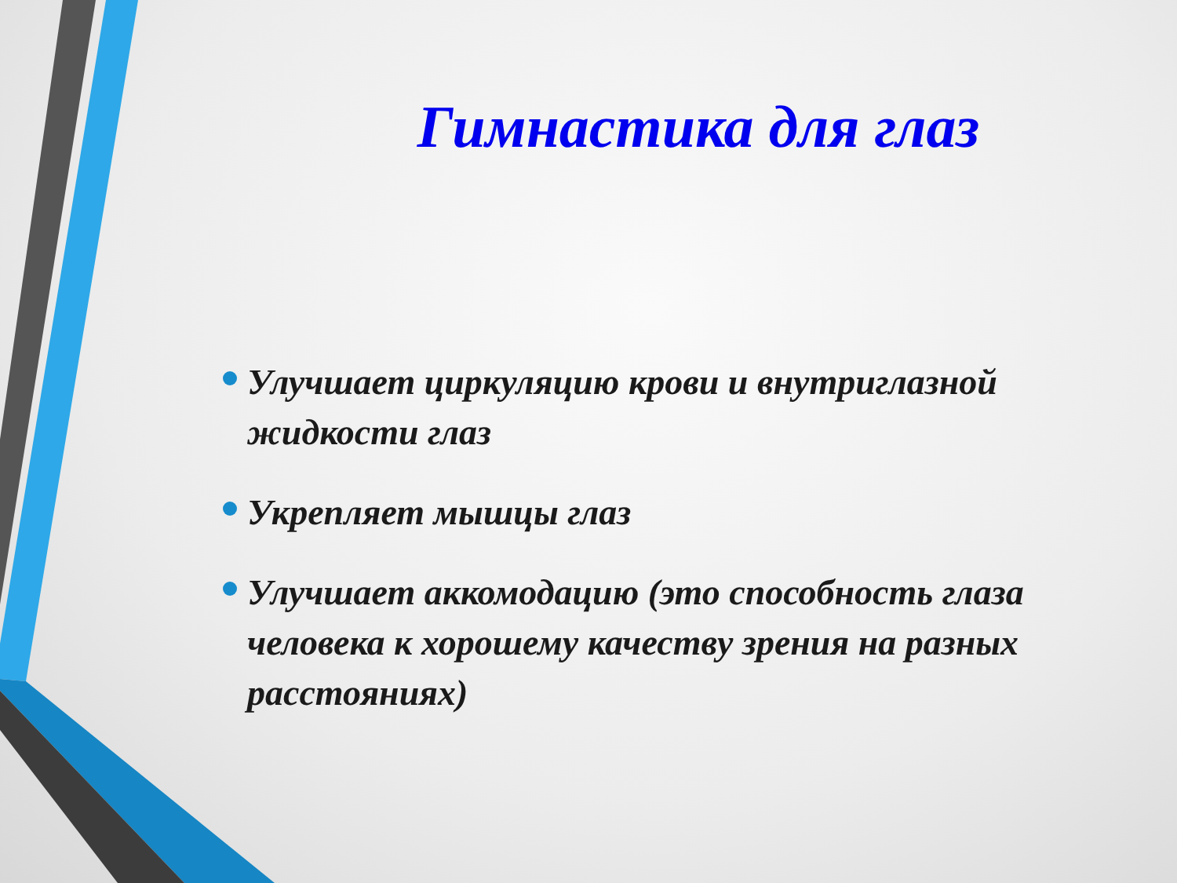Гимнастика для глаз
Улучшает циркуляцию крови и внутриглазной жидкости глаз
Укрепляет мышцы глаз
Улучшает аккомодацию (это способность глаза человека к хорошему качеству зрения на разных расстояниях)